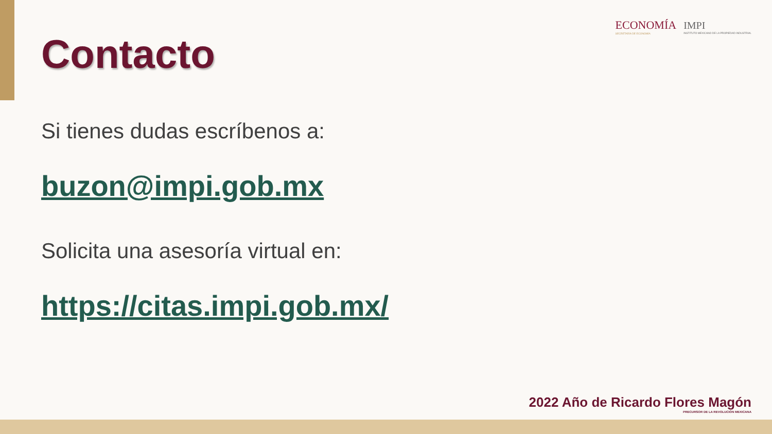ECONOMÍA
SECRETARÍA DE ECONOMÍA
IMPI
INSTITUTO MEXICANO DE LA PROPIEDAD INDUSTRIAL
Contacto
Si tienes dudas escríbenos a:
buzon@impi.gob.mx
Solicita una asesoría virtual en:
https://citas.impi.gob.mx/
2022 Año de Ricardo Flores Magón
PRECURSOR DE LA REVOLUCIÓN MEXICANA